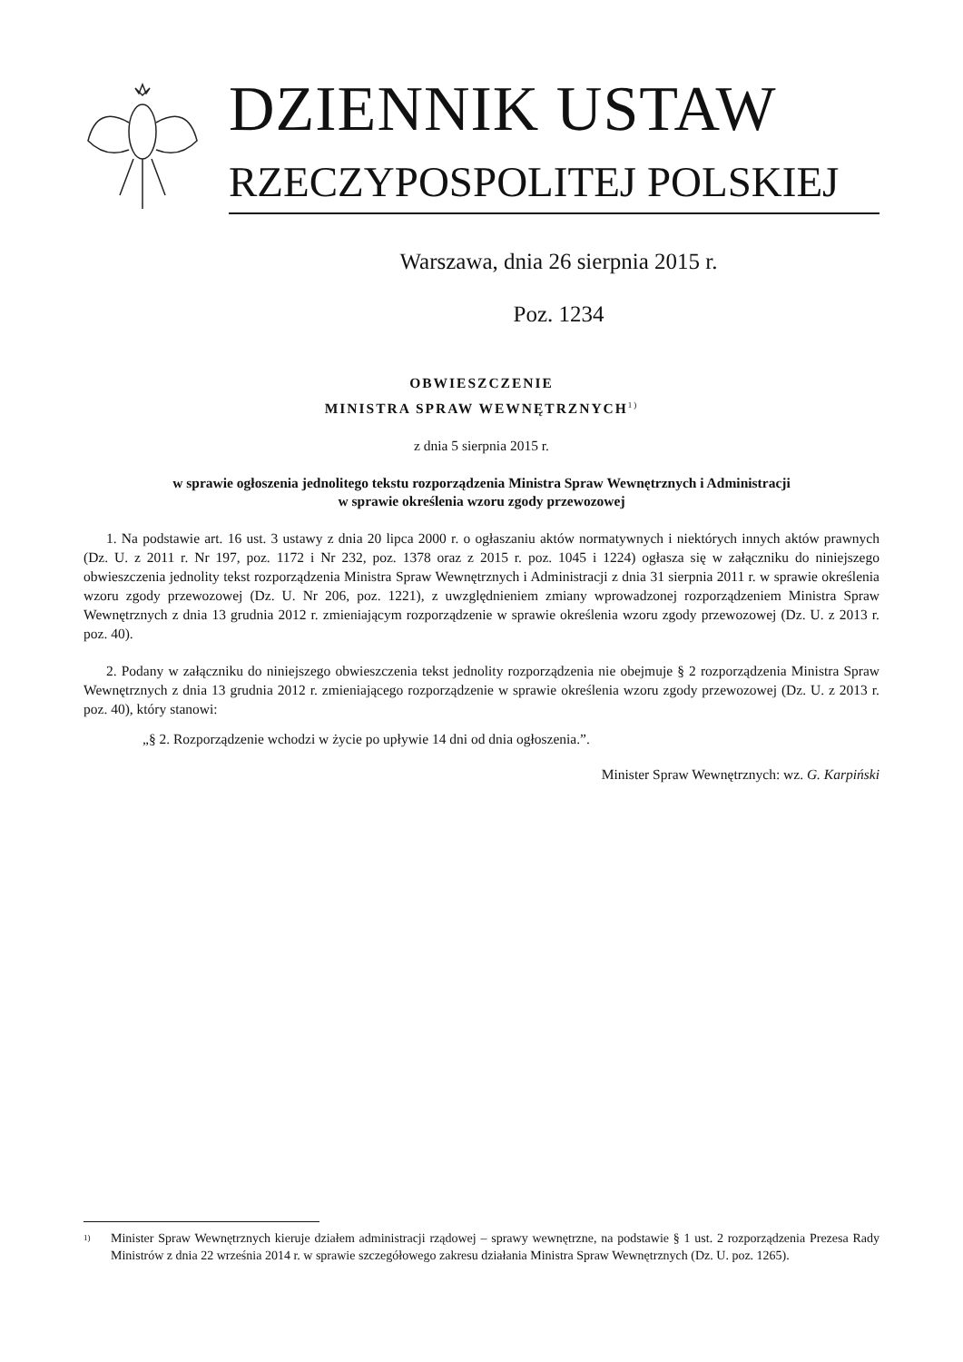DZIENNIK USTAW
RZECZYPOSPOLITEJ POLSKIEJ
Warszawa, dnia 26 sierpnia 2015 r.
Poz. 1234
OBWIESZCZENIE
MINISTRA SPRAW WEWNĘTRZNYCH<sup>1)</sup>
z dnia 5 sierpnia 2015 r.
w sprawie ogłoszenia jednolitego tekstu rozporządzenia Ministra Spraw Wewnętrznych i Administracji
w sprawie określenia wzoru zgody przewozowej
1. Na podstawie art. 16 ust. 3 ustawy z dnia 20 lipca 2000 r. o ogłaszaniu aktów normatywnych i niektórych innych aktów prawnych (Dz. U. z 2011 r. Nr 197, poz. 1172 i Nr 232, poz. 1378 oraz z 2015 r. poz. 1045 i 1224) ogłasza się w załączniku do niniejszego obwieszczenia jednolity tekst rozporządzenia Ministra Spraw Wewnętrznych i Administracji z dnia 31 sierpnia 2011 r. w sprawie określenia wzoru zgody przewozowej (Dz. U. Nr 206, poz. 1221), z uwzględnieniem zmiany wprowadzonej rozporządzeniem Ministra Spraw Wewnętrznych z dnia 13 grudnia 2012 r. zmieniającym rozporządzenie w sprawie określenia wzoru zgody przewozowej (Dz. U. z 2013 r. poz. 40).
2. Podany w załączniku do niniejszego obwieszczenia tekst jednolity rozporządzenia nie obejmuje § 2 rozporządzenia Ministra Spraw Wewnętrznych z dnia 13 grudnia 2012 r. zmieniającego rozporządzenie w sprawie określenia wzoru zgody przewozowej (Dz. U. z 2013 r. poz. 40), który stanowi:
„§ 2. Rozporządzenie wchodzi w życie po upływie 14 dni od dnia ogłoszenia.”.
Minister Spraw Wewnętrznych: wz. G. Karpiński
<sup>1)</sup> Minister Spraw Wewnętrznych kieruje działem administracji rządowej – sprawy wewnętrzne, na podstawie § 1 ust. 2 rozporządzenia Prezesa Rady Ministrów z dnia 22 września 2014 r. w sprawie szczegółowego zakresu działania Ministra Spraw Wewnętrznych (Dz. U. poz. 1265).